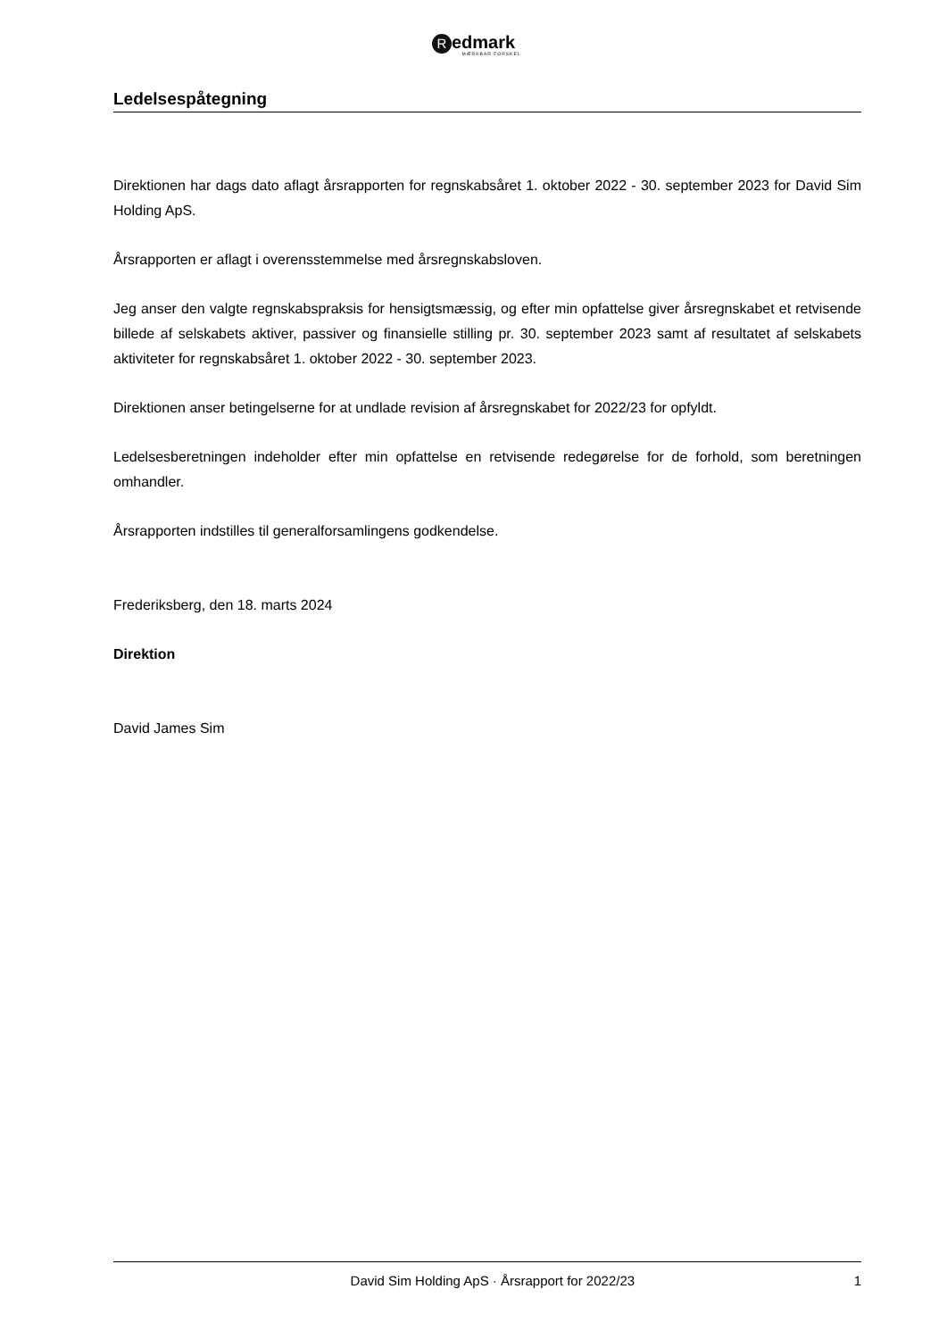Redmark
MÆRKBAR FORSKEL
Ledelsespåtegning
Direktionen har dags dato aflagt årsrapporten for regnskabsåret 1. oktober 2022 - 30. september 2023 for David Sim Holding ApS.
Årsrapporten er aflagt i overensstemmelse med årsregnskabsloven.
Jeg anser den valgte regnskabspraksis for hensigtsmæssig, og efter min opfattelse giver årsregnskabet et retvisende billede af selskabets aktiver, passiver og finansielle stilling pr. 30. september 2023 samt af resultatet af selskabets aktiviteter for regnskabsåret 1. oktober 2022 - 30. september 2023.
Direktionen anser betingelserne for at undlade revision af årsregnskabet for 2022/23 for opfyldt.
Ledelsesberetningen indeholder efter min opfattelse en retvisende redegørelse for de forhold, som beretningen omhandler.
Årsrapporten indstilles til generalforsamlingens godkendelse.
Frederiksberg, den 18. marts 2024
Direktion
David James Sim
David Sim Holding ApS · Årsrapport for 2022/23 1